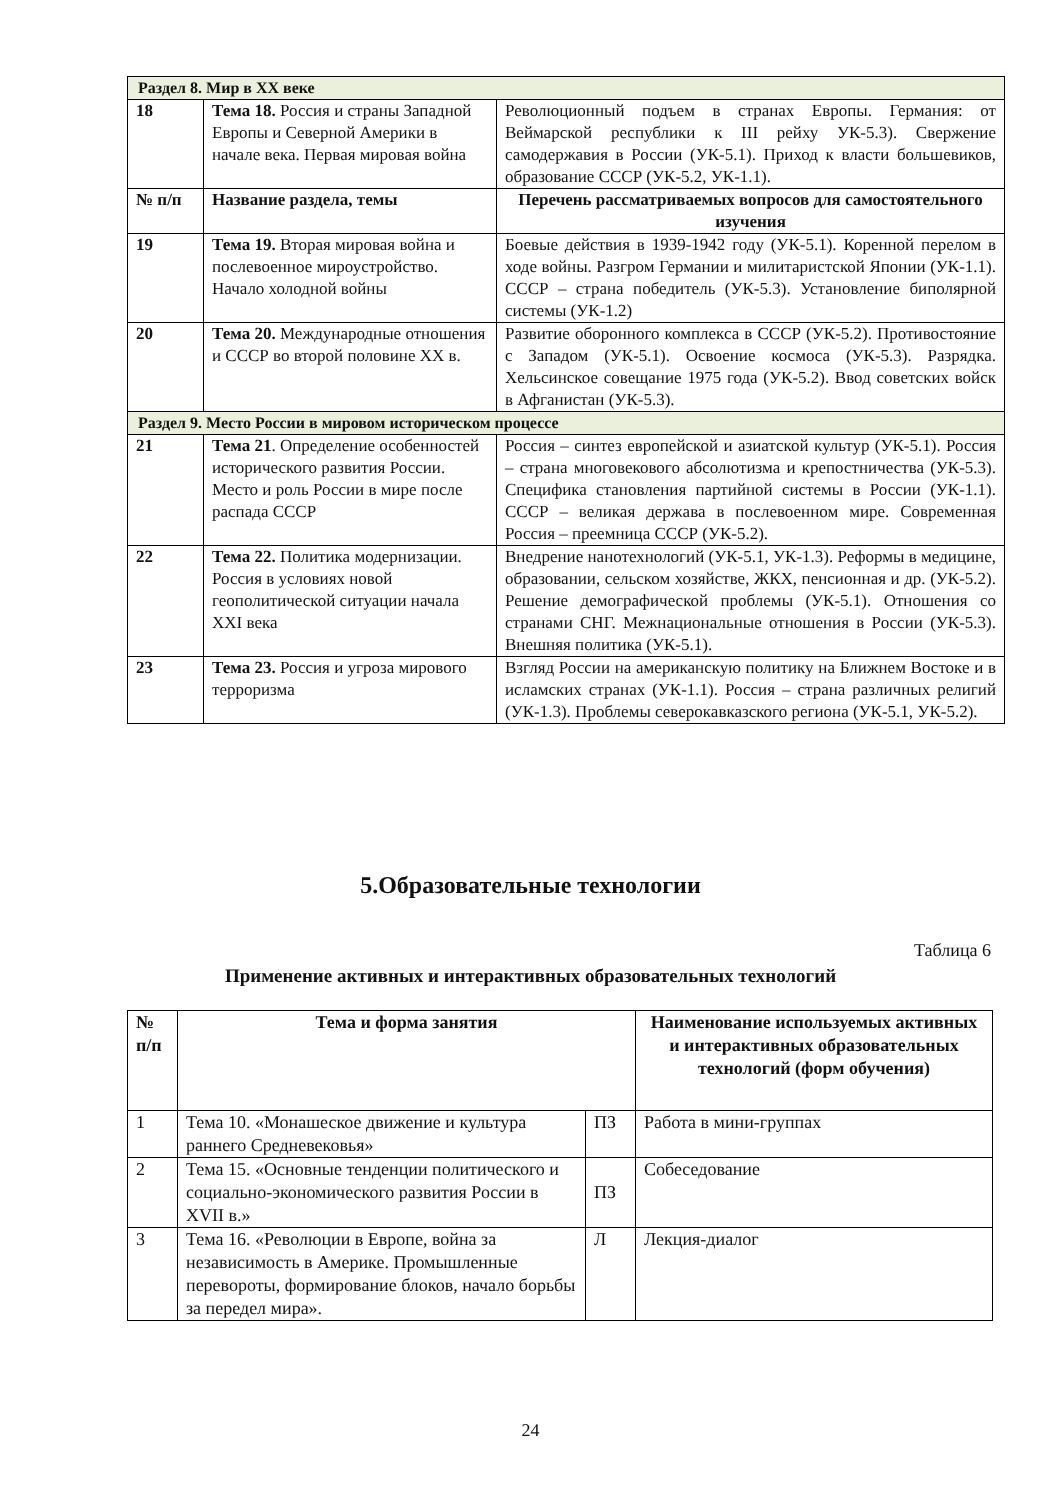| Раздел 8. Мир в XX веке | | |
| 18 | Тема 18. Россия и страны Западной Европы и Северной Америки в начале века. Первая мировая война | Революционный подъем в странах Европы. Германия: от Веймарской республики к III рейху УК-5.3). Свержение самодержавия в России (УК-5.1). Приход к власти большевиков, образование СССР (УК-5.2, УК-1.1). |
| № п/п | Название раздела, темы | Перечень рассматриваемых вопросов для самостоятельного изучения |
| 19 | Тема 19. Вторая мировая война и послевоенное мироустройство. Начало холодной войны | Боевые действия в 1939-1942 году (УК-5.1). Коренной перелом в ходе войны. Разгром Германии и милитаристской Японии (УК-1.1). СССР – страна победитель (УК-5.3). Установление биполярной системы (УК-1.2) |
| 20 | Тема 20. Международные отношения и СССР во второй половине XX в. | Развитие оборонного комплекса в СССР (УК-5.2). Противостояние с Западом (УК-5.1). Освоение космоса (УК-5.3). Разрядка. Хельсинское совещание 1975 года (УК-5.2). Ввод советских войск в Афганистан (УК-5.3). |
| Раздел 9. Место России в мировом историческом процессе | | |
| 21 | Тема 21 . Определение особенностей исторического развития России. Место и роль России в мире после распада СССР | Россия – синтез европейской и азиатской культур (УК-5.1). Россия – страна многовекового абсолютизма и крепостничества (УК-5.3). Специфика становления партийной системы в России (УК-1.1). СССР – великая держава в послевоенном мире. Современная Россия – преемница СССР (УК-5.2). |
| 22 | Тема 22. Политика модернизации. Россия в условиях новой геополитической ситуации начала XXI века | Внедрение нанотехнологий (УК-5.1, УК-1.3). Реформы в медицине, образовании, сельском хозяйстве, ЖКХ, пенсионная и др. (УК-5.2). Решение демографической проблемы (УК-5.1). Отношения со странами СНГ. Межнациональные отношения в России (УК-5.3). Внешняя политика (УК-5.1). |
| 23 | Тема 23. Россия и угроза мирового терроризма | Взгляд России на американскую политику на Ближнем Востоке и в исламских странах (УК-1.1). Россия – страна различных религий (УК-1.3). Проблемы северокавказского региона (УК-5.1, УК-5.2). |
5.Образовательные технологии
Таблица 6
Применение активных и интерактивных образовательных технологий
| № п/п | Тема и форма занятия | | Наименование используемых активных и интерактивных образовательных технологий (форм обучения) |
| --- | --- | --- | --- |
| 1 | Тема 10. «Монашеское движение и культура раннего Средневековья» | ПЗ | Работа в мини-группах |
| 2 | Тема 15. «Основные тенденции политического и социально-экономического развития России в XVII в.» | ПЗ | Собеседование |
| 3 | Тема 16. «Революции в Европе, война за независимость в Америке. Промышленные перевороты, формирование блоков, начало борьбы за передел мира». | Л | Лекция-диалог |
24